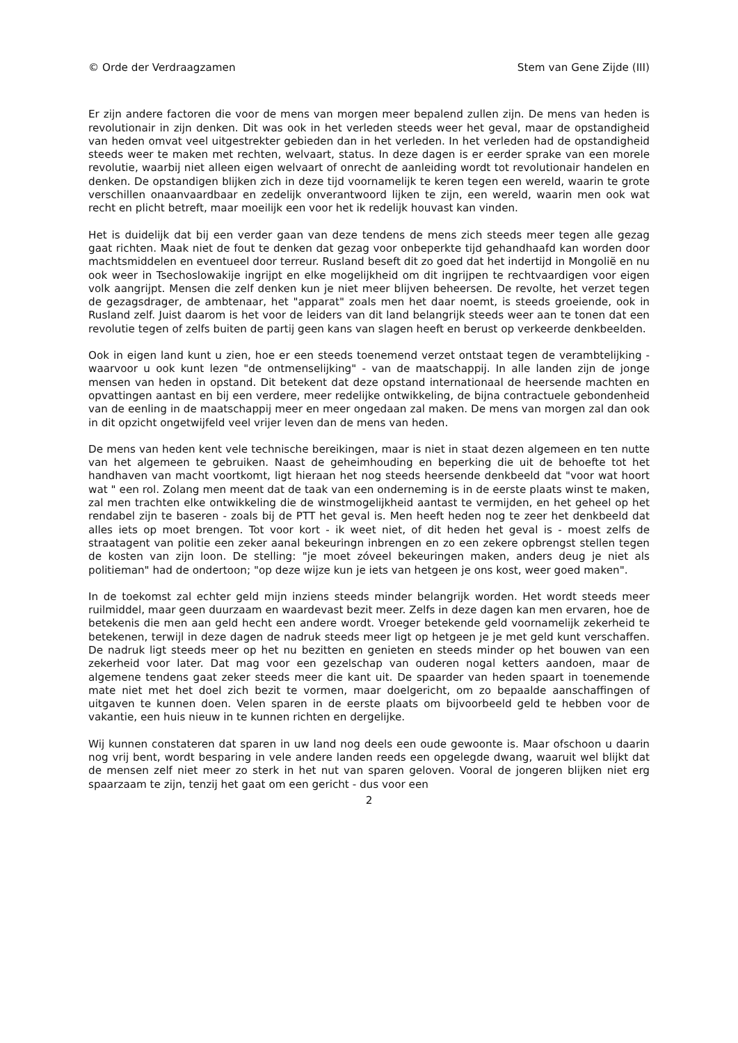© Orde der Verdraagzamen Stem van Gene Zijde (III)
Er zijn andere factoren die voor de mens van morgen meer bepalend zullen zijn. De mens van heden is revolutionair in zijn denken. Dit was ook in het verleden steeds weer het geval, maar de opstandigheid van heden omvat veel uitgestrekter gebieden dan in het verleden. In het verleden had de opstandigheid steeds weer te maken met rechten, welvaart, status. In deze dagen is er eerder sprake van een morele revolutie, waarbij niet alleen eigen welvaart of onrecht de aanleiding wordt tot revolutionair handelen en denken. De opstandigen blijken zich in deze tijd voornamelijk te keren tegen een wereld, waarin te grote verschillen onaanvaardbaar en zedelijk onverantwoord lijken te zijn, een wereld, waarin men ook wat recht en plicht betreft, maar moeilijk een voor het ik redelijk houvast kan vinden.
Het is duidelijk dat bij een verder gaan van deze tendens de mens zich steeds meer tegen alle gezag gaat richten. Maak niet de fout te denken dat gezag voor onbeperkte tijd gehandhaafd kan worden door machtsmiddelen en eventueel door terreur. Rusland beseft dit zo goed dat het indertijd in Mongolië en nu ook weer in Tsechoslowakije ingrijpt en elke mogelijkheid om dit ingrijpen te rechtvaardigen voor eigen volk aangrijpt. Mensen die zelf denken kun je niet meer blijven beheersen. De revolte, het verzet tegen de gezagsdrager, de ambtenaar, het "apparat" zoals men het daar noemt, is steeds groeiende, ook in Rusland zelf. Juist daarom is het voor de leiders van dit land belangrijk steeds weer aan te tonen dat een revolutie tegen of zelfs buiten de partij geen kans van slagen heeft en berust op verkeerde denkbeelden.
Ook in eigen land kunt u zien, hoe er een steeds toenemend verzet ontstaat tegen de verambtelijking - waarvoor u ook kunt lezen "de ontmenselijking" - van de maatschappij. In alle landen zijn de jonge mensen van heden in opstand. Dit betekent dat deze opstand internationaal de heersende machten en opvattingen aantast en bij een verdere, meer redelijke ontwikkeling, de bijna contractuele gebondenheid van de eenling in de maatschappij meer en meer ongedaan zal maken. De mens van morgen zal dan ook in dit opzicht ongetwijfeld veel vrijer leven dan de mens van heden.
De mens van heden kent vele technische bereikingen, maar is niet in staat dezen algemeen en ten nutte van het algemeen te gebruiken. Naast de geheimhouding en beperking die uit de behoefte tot het handhaven van macht voortkomt, ligt hieraan het nog steeds heersende denkbeeld dat "voor wat hoort wat " een rol. Zolang men meent dat de taak van een onderneming is in de eerste plaats winst te maken, zal men trachten elke ontwikkeling die de winstmogelijkheid aantast te vermijden, en het geheel op het rendabel zijn te baseren - zoals bij de PTT het geval is. Men heeft heden nog te zeer het denkbeeld dat alles iets op moet brengen. Tot voor kort - ik weet niet, of dit heden het geval is - moest zelfs de straatagent van politie een zeker aanal bekeuringn inbrengen en zo een zekere opbrengst stellen tegen de kosten van zijn loon. De stelling: "je moet zóveel bekeuringen maken, anders deug je niet als politieman" had de ondertoon; "op deze wijze kun je iets van hetgeen je ons kost, weer goed maken".
In de toekomst zal echter geld mijn inziens steeds minder belangrijk worden. Het wordt steeds meer ruilmiddel, maar geen duurzaam en waardevast bezit meer. Zelfs in deze dagen kan men ervaren, hoe de betekenis die men aan geld hecht een andere wordt. Vroeger betekende geld voornamelijk zekerheid te betekenen, terwijl in deze dagen de nadruk steeds meer ligt op hetgeen je je met geld kunt verschaffen. De nadruk ligt steeds meer op het nu bezitten en genieten en steeds minder op het bouwen van een zekerheid voor later. Dat mag voor een gezelschap van ouderen nogal ketters aandoen, maar de algemene tendens gaat zeker steeds meer die kant uit. De spaarder van heden spaart in toenemende mate niet met het doel zich bezit te vormen, maar doelgericht, om zo bepaalde aanschaffingen of uitgaven te kunnen doen. Velen sparen in de eerste plaats om bijvoorbeeld geld te hebben voor de vakantie, een huis nieuw in te kunnen richten en dergelijke.
Wij kunnen constateren dat sparen in uw land nog deels een oude gewoonte is. Maar ofschoon u daarin nog vrij bent, wordt besparing in vele andere landen reeds een opgelegde dwang, waaruit wel blijkt dat de mensen zelf niet meer zo sterk in het nut van sparen geloven. Vooral de jongeren blijken niet erg spaarzaam te zijn, tenzij het gaat om een gericht - dus voor een
2